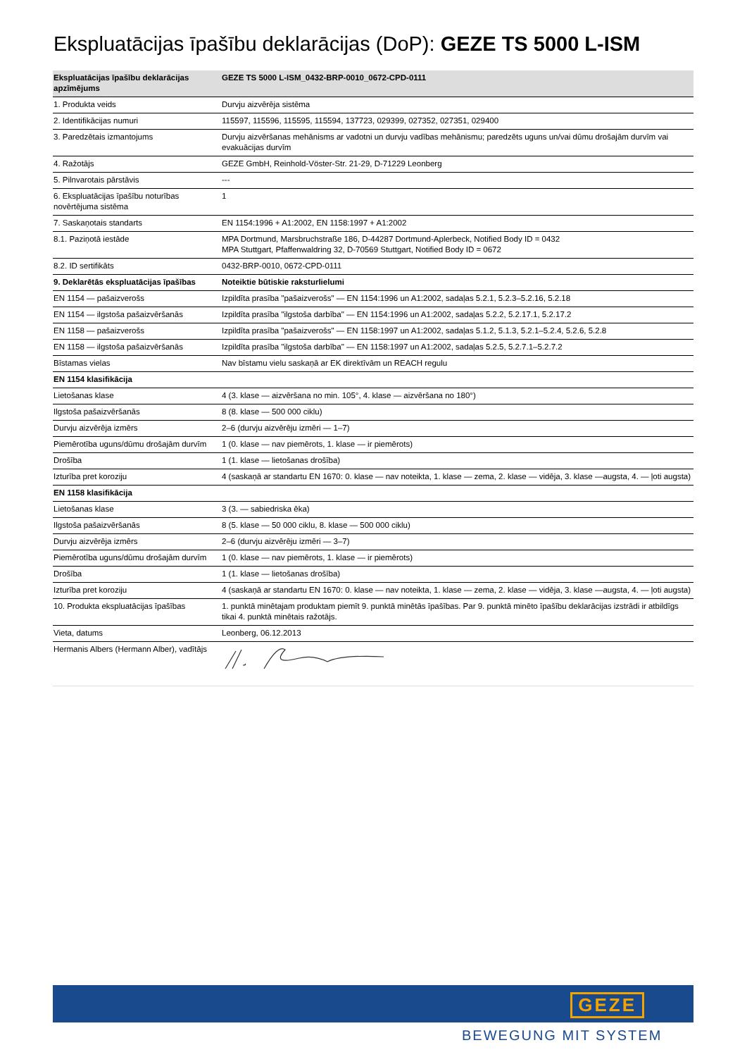Ekspluatācijas īpašību deklarācijas (DoP): GEZE TS 5000 L-ISM
| Ekspluatācijas īpašību deklarācijas apzīmējums | GEZE TS 5000 L-ISM_0432-BRP-0010_0672-CPD-0111 |
| --- | --- |
| 1. Produkta veids | Durvju aizvērēja sistēma |
| 2. Identifikācijas numuri | 115597, 115596, 115595, 115594, 137723, 029399, 027352, 027351, 029400 |
| 3. Paredzētais izmantojums | Durvju aizvēršanas mehānisms ar vadotni un durvju vadības mehānismu; paredzēts uguns un/vai dūmu drošajām durvīm vai evakuācijas durvīm |
| 4. Ražotājs | GEZE GmbH, Reinhold-Vöster-Str. 21-29, D-71229 Leonberg |
| 5. Pilnvarotais pārstāvis | --- |
| 6. Ekspluatācijas īpašību noturības novērtējuma sistēma | 1 |
| 7. Saskaņotais standarts | EN 1154:1996 + A1:2002, EN 1158:1997 + A1:2002 |
| 8.1. Paziņotā iestāde | MPA Dortmund, Marsbruchstraße 186, D-44287 Dortmund-Aplerbeck, Notified Body ID = 0432 MPA Stuttgart, Pfaffenwaldring 32, D-70569 Stuttgart, Notified Body ID = 0672 |
| 8.2. ID sertifikāts | 0432-BRP-0010, 0672-CPD-0111 |
| 9. Deklarētās ekspluatācijas īpašības | Noteiktie būtiskie raksturlielumi |
| EN 1154 — pašaizverošs | Izpildīta prasība "pašaizverošs" — EN 1154:1996 un A1:2002, sadaļas 5.2.1, 5.2.3–5.2.16, 5.2.18 |
| EN 1154 — ilgstoša pašaizvēršanās | Izpildīta prasība "ilgstoša darbība" — EN 1154:1996 un A1:2002, sadaļas 5.2.2, 5.2.17.1, 5.2.17.2 |
| EN 1158 — pašaizverošs | Izpildīta prasība "pašaizverošs" — EN 1158:1997 un A1:2002, sadaļas 5.1.2, 5.1.3, 5.2.1–5.2.4, 5.2.6, 5.2.8 |
| EN 1158 — ilgstoša pašaizvēršanās | Izpildīta prasība "ilgstoša darbība" — EN 1158:1997 un A1:2002, sadaļas 5.2.5, 5.2.7.1–5.2.7.2 |
| Bīstamas vielas | Nav bīstamu vielu saskaņā ar EK direktīvām un REACH regulu |
| EN 1154 klasifikācija | |
| Lietošanas klase | 4 (3. klase — aizvēršana no min. 105°, 4. klase — aizvēršana no 180°) |
| Ilgstoša pašaizvēršanās | 8 (8. klase — 500 000 ciklu) |
| Durvju aizvērēja izmērs | 2–6 (durvju aizvērēju izmēri — 1–7) |
| Piemērotība uguns/dūmu drošajām durvīm | 1 (0. klase — nav piemērots, 1. klase — ir piemērots) |
| Drošība | 1 (1. klase — lietošanas drošība) |
| Izturība pret koroziju | 4 (saskaņā ar standartu EN 1670: 0. klase — nav noteikta, 1. klase — zema, 2. klase — vidēja, 3. klase —augsta, 4. — ļoti augsta) |
| EN 1158 klasifikācija | |
| Lietošanas klase | 3 (3. — sabiedriska ēka) |
| Ilgstoša pašaizvēršanās | 8 (5. klase — 50 000 ciklu, 8. klase — 500 000 ciklu) |
| Durvju aizvērēja izmērs | 2–6 (durvju aizvērēju izmēri — 3–7) |
| Piemērotība uguns/dūmu drošajām durvīm | 1 (0. klase — nav piemērots, 1. klase — ir piemērots) |
| Drošība | 1 (1. klase — lietošanas drošība) |
| Izturība pret koroziju | 4 (saskaņā ar standartu EN 1670: 0. klase — nav noteikta, 1. klase — zema, 2. klase — vidēja, 3. klase —augsta, 4. — ļoti augsta) |
| 10. Produkta ekspluatācijas īpašības | 1. punktā minētajam produktam piemīt 9. punktā minētās īpašības. Par 9. punktā minēto īpašību deklarācijas izstrādi ir atbildīgs tikai 4. punktā minētais ražotājs. |
| Vieta, datums | Leonberg, 06.12.2013 |
| Hermanis Albers (Hermann Alber), vadītājs | |
GEZE
BEWEGUNG MIT SYSTEM